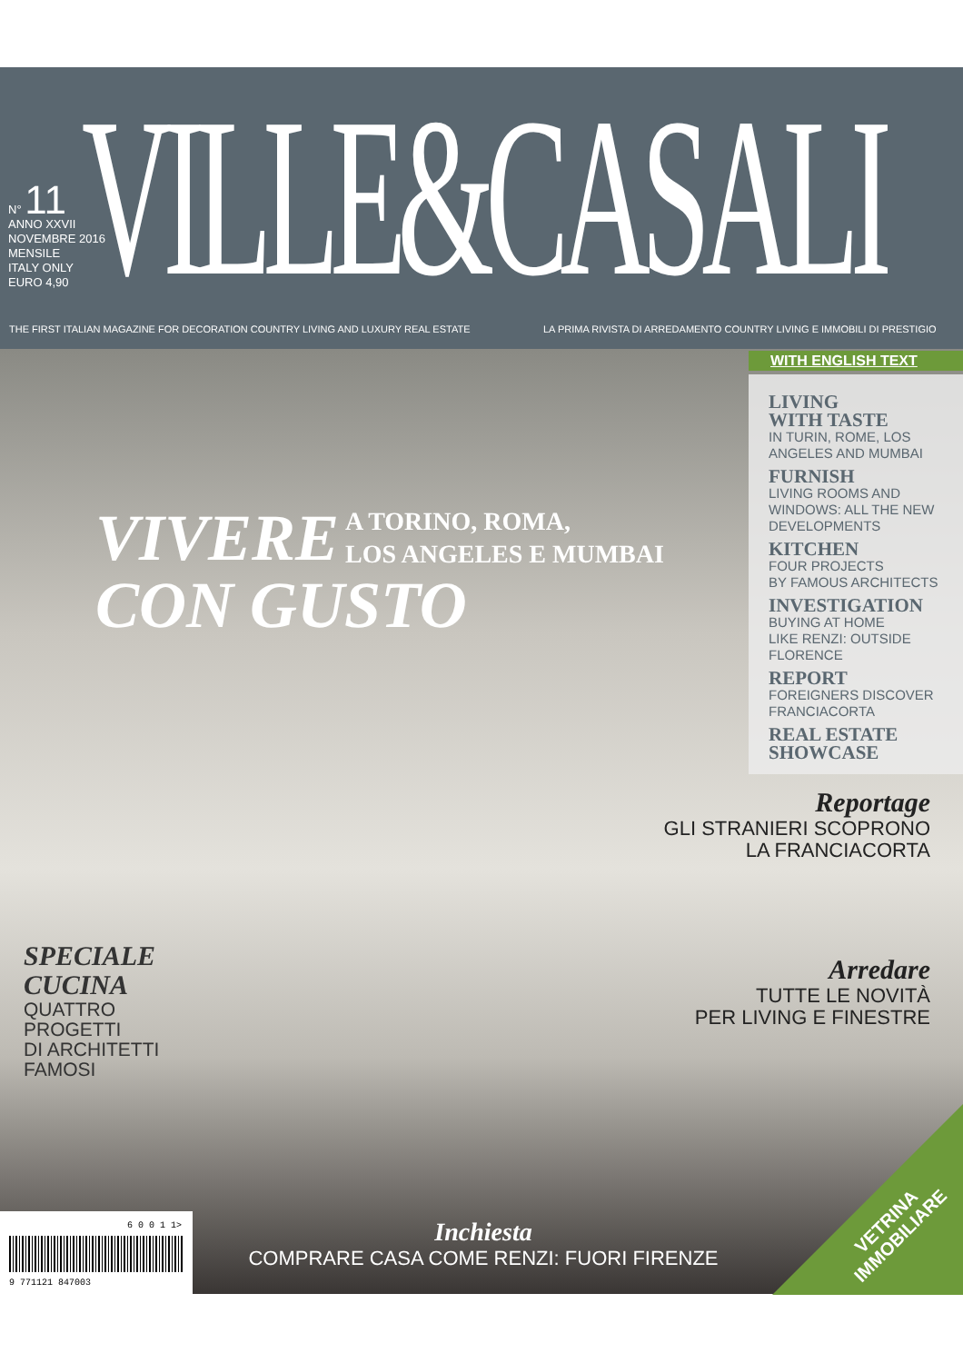N° 11
ANNO XXVII
NOVEMBRE 2016
MENSILE
ITALY ONLY
EURO 4,90
VILLE&CASALI
THE FIRST ITALIAN MAGAZINE FOR DECORATION COUNTRY LIVING AND LUXURY REAL ESTATE
LA PRIMA RIVISTA DI ARREDAMENTO COUNTRY LIVING E IMMOBILI DI PRESTIGIO
WITH ENGLISH TEXT
LIVING
WITH TASTE
IN TURIN, ROME, LOS
ANGELES AND MUMBAI
FURNISH
LIVING ROOMS AND
WINDOWS: ALL THE NEW
DEVELOPMENTS
KITCHEN
FOUR PROJECTS
BY FAMOUS ARCHITECTS
INVESTIGATION
BUYING AT HOME
LIKE RENZI: OUTSIDE
FLORENCE
REPORT
FOREIGNERS DISCOVER
FRANCIACORTA
REAL ESTATE
SHOWCASE
VIVERE
CON GUSTO
A TORINO, ROMA,
LOS ANGELES E MUMBAI
Reportage
GLI STRANIERI SCOPRONO
LA FRANCIACORTA
Arredare
TUTTE LE NOVITÀ
PER LIVING E FINESTRE
SPECIALE
CUCINA
QUATTRO
PROGETTI
DI ARCHITETTI
FAMOSI
Inchiesta
COMPRARE CASA COME RENZI: FUORI FIRENZE
6 0 0 1 1>
9 771121 847003
VETRINA
IMMOBILIARE